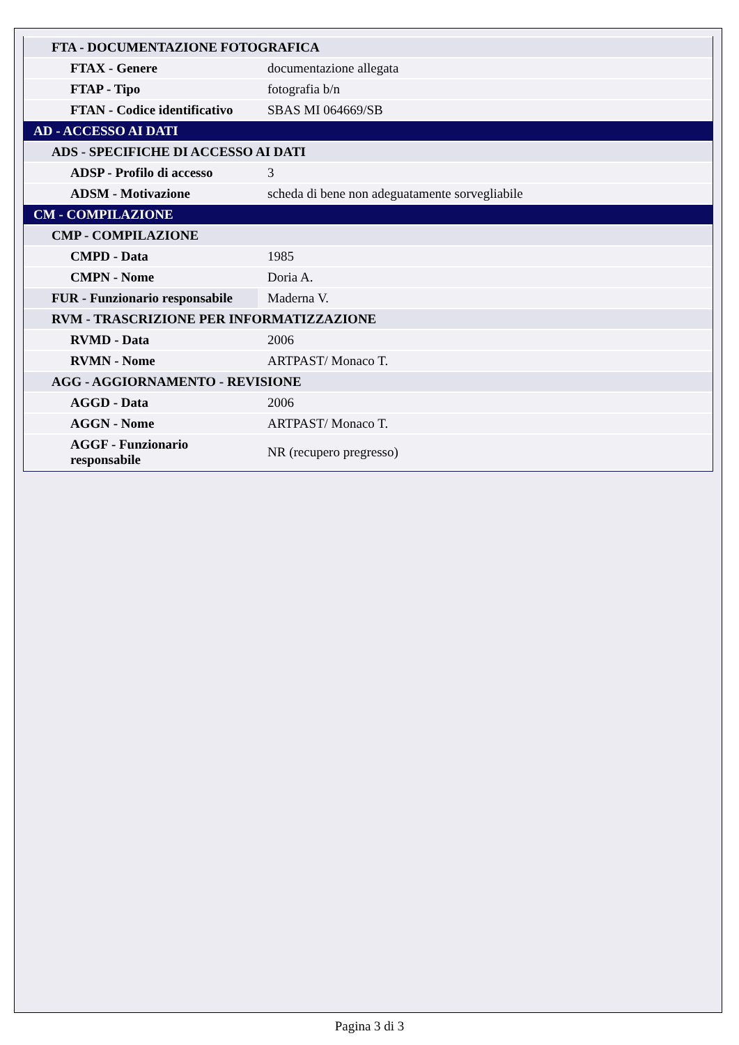| FTA - DOCUMENTAZIONE FOTOGRAFICA | |
| FTAX - Genere | documentazione allegata |
| FTAP - Tipo | fotografia b/n |
| FTAN - Codice identificativo | SBAS MI 064669/SB |
| AD - ACCESSO AI DATI | |
| ADS - SPECIFICHE DI ACCESSO AI DATI | |
| ADSP - Profilo di accesso | 3 |
| ADSM - Motivazione | scheda di bene non adeguatamente sorvegliabile |
| CM - COMPILAZIONE | |
| CMP - COMPILAZIONE | |
| CMPD - Data | 1985 |
| CMPN - Nome | Doria A. |
| FUR - Funzionario responsabile | Maderna V. |
| RVM - TRASCRIZIONE PER INFORMATIZZAZIONE | |
| RVMD - Data | 2006 |
| RVMN - Nome | ARTPAST/ Monaco T. |
| AGG - AGGIORNAMENTO - REVISIONE | |
| AGGD - Data | 2006 |
| AGGN - Nome | ARTPAST/ Monaco T. |
| AGGF - Funzionario responsabile | NR (recupero pregresso) |
Pagina 3 di 3